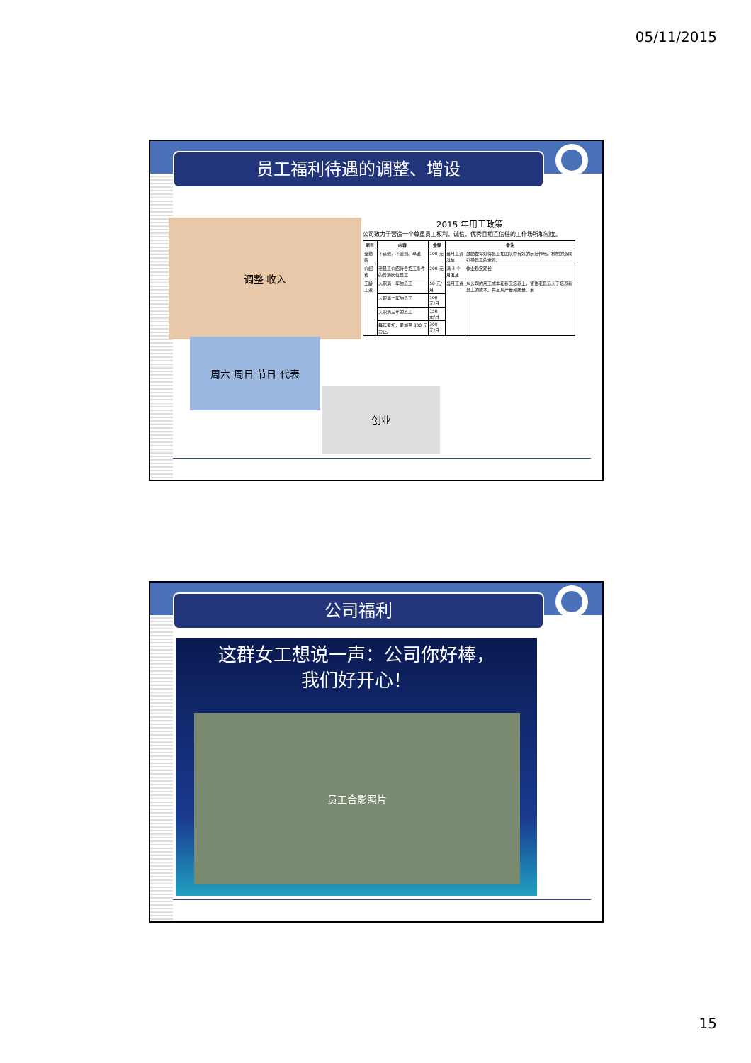05/11/2015
员工福利待遇的调整、增设
调整 收入
周六 周日 节日 代表
创业
2015 年用工政策
公司致力于营造一个尊重员工权利、诚信、优秀且相互信任的工作场所和制度。
| 项目 | 内容 | 金额 | 备注 | |
| --- | --- | --- | --- | --- |
| 全勤奖 | 不请假，不迟到、早退 | 100 元 | 当月工资发放 | 鼓励做得好得员工在团队中有好的示范作用。机制的双向引导员工的素养。 |
| 介绍费 | 老员工介绍符合招工条件的普通岗位员工 | 200 元 | 满 3 个月发放 | 作业稳定期长 |
| 工龄工资 | 入职满一年的员工 | 50 元/月 | 当月工资 | 从公司的用工成本和新工培养上，留住老员远大于培养新员工的成本。并且从产量和质量、浪 |
| | 入职满二年的员工 | 100 元/月 | | |
| | 入职满三年的员工 | 150 元/月 | | |
| | 每年累加，累加至 300 元为止。 | 300 元/月 | | |
公司福利
这群女工想说一声：公司你好棒，
我们好开心！
员工合影照片
15